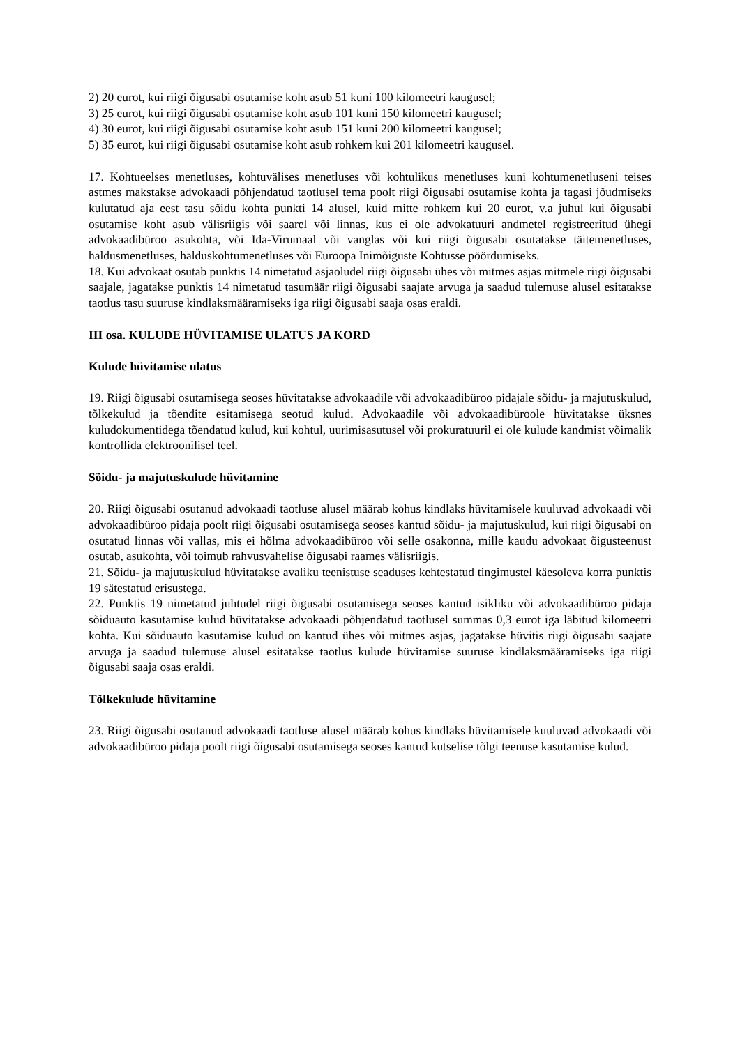2) 20 eurot, kui riigi õigusabi osutamise koht asub 51 kuni 100 kilomeetri kaugusel;
3) 25 eurot, kui riigi õigusabi osutamise koht asub 101 kuni 150 kilomeetri kaugusel;
4) 30 eurot, kui riigi õigusabi osutamise koht asub 151 kuni 200 kilomeetri kaugusel;
5) 35 eurot, kui riigi õigusabi osutamise koht asub rohkem kui 201 kilomeetri kaugusel.
17. Kohtueelses menetluses, kohtuvälises menetluses või kohtulikus menetluses kuni kohtumenetluseni teises astmes makstakse advokaadi põhjendatud taotlusel tema poolt riigi õigusabi osutamise kohta ja tagasi jõudmiseks kulutatud aja eest tasu sõidu kohta punkti 14 alusel, kuid mitte rohkem kui 20 eurot, v.a juhul kui õigusabi osutamise koht asub välisriigis või saarel või linnas, kus ei ole advokatuuri andmetel registreeritud ühegi advokaadibüroo asukohta, või Ida-Virumaal või vanglas või kui riigi õigusabi osutatakse täitemenetluses, haldusmenetluses, halduskohtumenetluses või Euroopa Inimõiguste Kohtusse pöördumiseks.
18. Kui advokaat osutab punktis 14 nimetatud asjaoludel riigi õigusabi ühes või mitmes asjas mitmele riigi õigusabi saajale, jagatakse punktis 14 nimetatud tasumäär riigi õigusabi saajate arvuga ja saadud tulemuse alusel esitatakse taotlus tasu suuruse kindlaksmääramiseks iga riigi õigusabi saaja osas eraldi.
III osa. KULUDE HÜVITAMISE ULATUS JA KORD
Kulude hüvitamise ulatus
19. Riigi õigusabi osutamisega seoses hüvitatakse advokaadile või advokaadibüroo pidajale sõidu- ja majutuskulud, tõlkekulud ja tõendite esitamisega seotud kulud. Advokaadile või advokaadibüroole hüvitatakse üksnes kuludokumentidega tõendatud kulud, kui kohtul, uurimisasutusel või prokuratuuril ei ole kulude kandmist võimalik kontrollida elektroonilisel teel.
Sõidu- ja majutuskulude hüvitamine
20. Riigi õigusabi osutanud advokaadi taotluse alusel määrab kohus kindlaks hüvitamisele kuuluvad advokaadi või advokaadibüroo pidaja poolt riigi õigusabi osutamisega seoses kantud sõidu- ja majutuskulud, kui riigi õigusabi on osutatud linnas või vallas, mis ei hõlma advokaadibüroo või selle osakonna, mille kaudu advokaat õigusteenust osutab, asukohta, või toimub rahvusvahelise õigusabi raames välisriigis.
21. Sõidu- ja majutuskulud hüvitatakse avaliku teenistuse seaduses kehtestatud tingimustel käesoleva korra punktis 19 sätestatud erisustega.
22. Punktis 19 nimetatud juhtudel riigi õigusabi osutamisega seoses kantud isikliku või advokaadibüroo pidaja sõiduauto kasutamise kulud hüvitatakse advokaadi põhjendatud taotlusel summas 0,3 eurot iga läbitud kilomeetri kohta. Kui sõiduauto kasutamise kulud on kantud ühes või mitmes asjas, jagatakse hüvitis riigi õigusabi saajate arvuga ja saadud tulemuse alusel esitatakse taotlus kulude hüvitamise suuruse kindlaksmääramiseks iga riigi õigusabi saaja osas eraldi.
Tõlkekulude hüvitamine
23. Riigi õigusabi osutanud advokaadi taotluse alusel määrab kohus kindlaks hüvitamisele kuuluvad advokaadi või advokaadibüroo pidaja poolt riigi õigusabi osutamisega seoses kantud kutselise tõlgi teenuse kasutamise kulud.